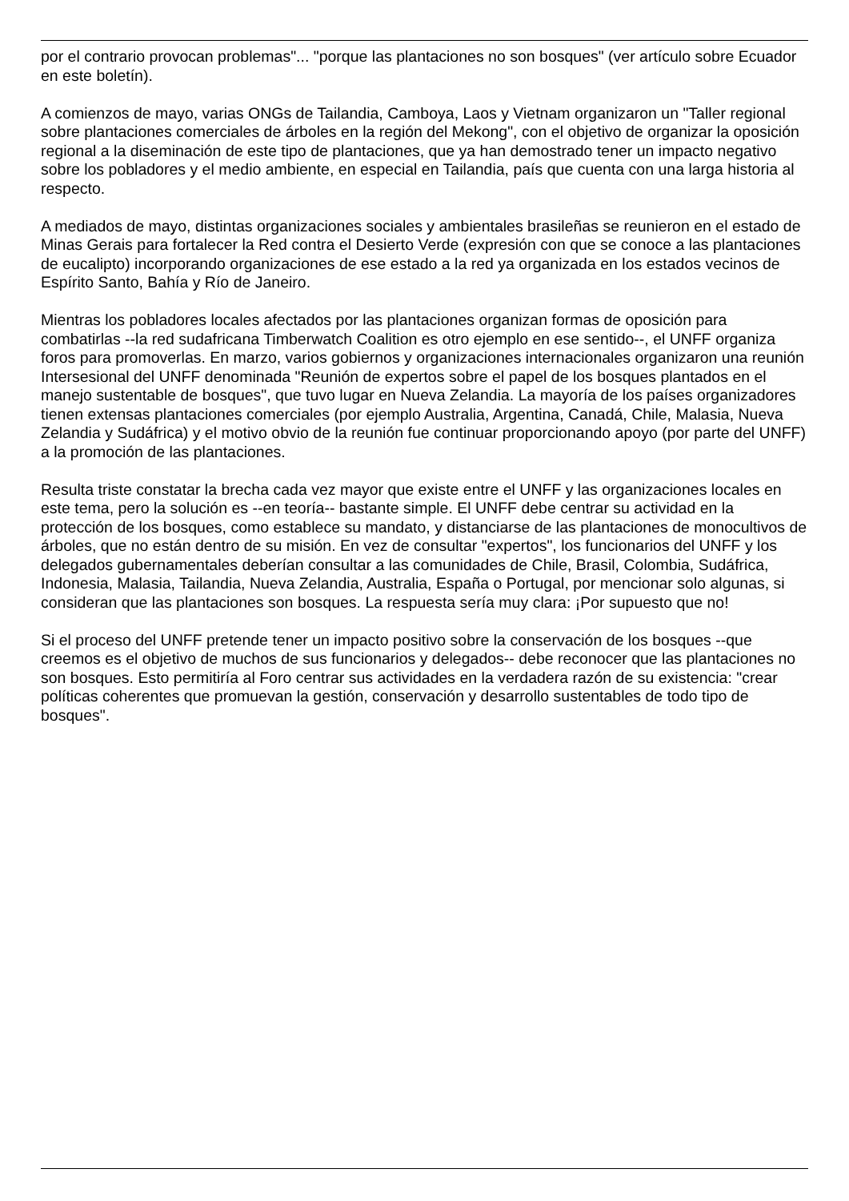por el contrario provocan problemas"... "porque las plantaciones no son bosques" (ver artículo sobre Ecuador en este boletín).
A comienzos de mayo, varias ONGs de Tailandia, Camboya, Laos y Vietnam organizaron un "Taller regional sobre plantaciones comerciales de árboles en la región del Mekong", con el objetivo de organizar la oposición regional a la diseminación de este tipo de plantaciones, que ya han demostrado tener un impacto negativo sobre los pobladores y el medio ambiente, en especial en Tailandia, país que cuenta con una larga historia al respecto.
A mediados de mayo, distintas organizaciones sociales y ambientales brasileñas se reunieron en el estado de Minas Gerais para fortalecer la Red contra el Desierto Verde (expresión con que se conoce a las plantaciones de eucalipto) incorporando organizaciones de ese estado a la red ya organizada en los estados vecinos de Espírito Santo, Bahía y Río de Janeiro.
Mientras los pobladores locales afectados por las plantaciones organizan formas de oposición para combatirlas --la red sudafricana Timberwatch Coalition es otro ejemplo en ese sentido--, el UNFF organiza foros para promoverlas. En marzo, varios gobiernos y organizaciones internacionales organizaron una reunión Intersesional del UNFF denominada "Reunión de expertos sobre el papel de los bosques plantados en el manejo sustentable de bosques", que tuvo lugar en Nueva Zelandia. La mayoría de los países organizadores tienen extensas plantaciones comerciales (por ejemplo Australia, Argentina, Canadá, Chile, Malasia, Nueva Zelandia y Sudáfrica) y el motivo obvio de la reunión fue continuar proporcionando apoyo (por parte del UNFF) a la promoción de las plantaciones.
Resulta triste constatar la brecha cada vez mayor que existe entre el UNFF y las organizaciones locales en este tema, pero la solución es --en teoría-- bastante simple. El UNFF debe centrar su actividad en la protección de los bosques, como establece su mandato, y distanciarse de las plantaciones de monocultivos de árboles, que no están dentro de su misión. En vez de consultar "expertos", los funcionarios del UNFF y los delegados gubernamentales deberían consultar a las comunidades de Chile, Brasil, Colombia, Sudáfrica, Indonesia, Malasia, Tailandia, Nueva Zelandia, Australia, España o Portugal, por mencionar solo algunas, si consideran que las plantaciones son bosques. La respuesta sería muy clara: ¡Por supuesto que no!
Si el proceso del UNFF pretende tener un impacto positivo sobre la conservación de los bosques --que creemos es el objetivo de muchos de sus funcionarios y delegados-- debe reconocer que las plantaciones no son bosques. Esto permitiría al Foro centrar sus actividades en la verdadera razón de su existencia: "crear políticas coherentes que promuevan la gestión, conservación y desarrollo sustentables de todo tipo de bosques".